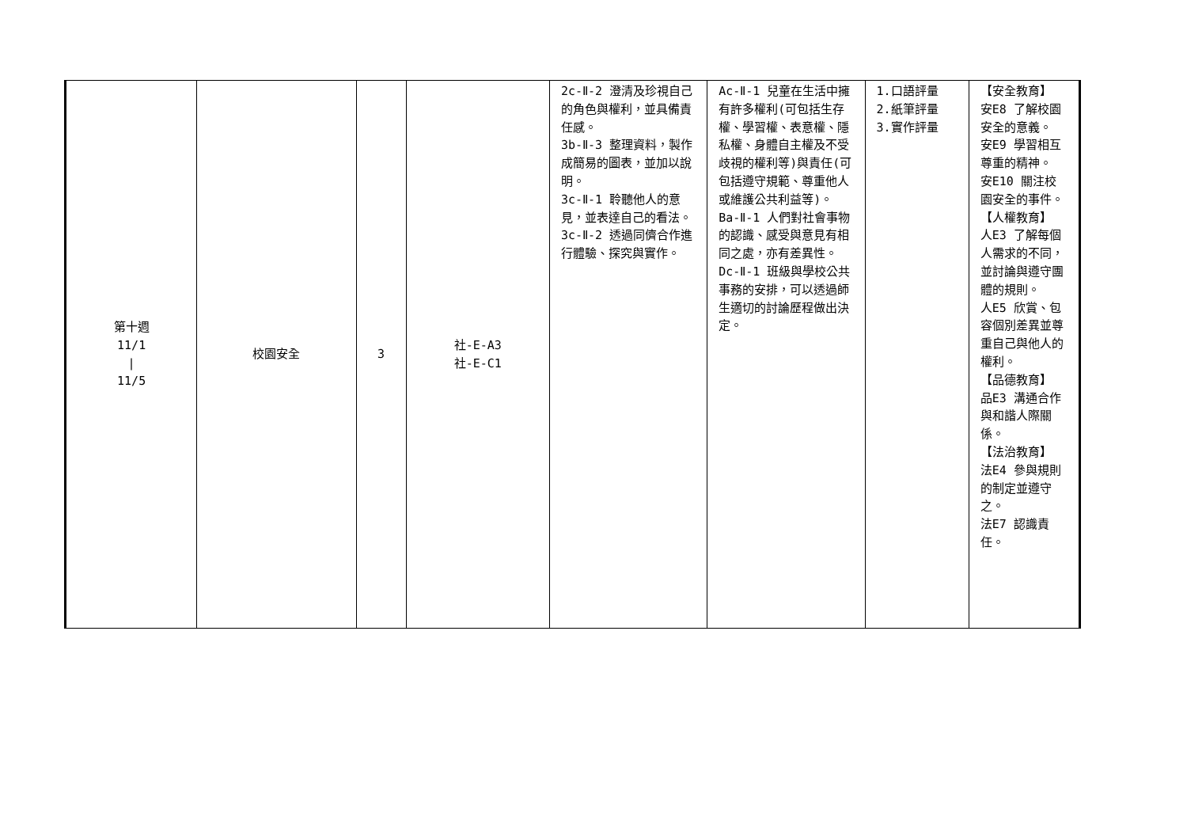| 第十週 11/1 / 11/5 | 校園安全 | 3 | 社-E-A3 社-E-C1 | 2c-Ⅱ-2 澄清及珍視自己的角色與權利，並具備責任感。 3b-Ⅱ-3 整理資料，製作成簡易的圖表，並加以說明。 3c-Ⅱ-1 聆聽他人的意見，並表達自己的看法。 3c-Ⅱ-2 透過同儕合作進行體驗、探究與實作。 | Ac-Ⅱ-1 兒童在生活中擁有許多權利(可包括生存權、學習權、表意權、隱私權、身體自主權及不受歧視的權利等)與責任(可包括遵守規範、尊重他人或維護公共利益等)。 Ba-Ⅱ-1 人們對社會事物的認識、感受與意見有相同之處，亦有差異性。 Dc-Ⅱ-1 班級與學校公共事務的安排，可以透過師生適切的討論歷程做出決定。 | 1.口語評量 2.紙筆評量 3.實作評量 | 【安全教育】 安E8 了解校園安全的意義。 安E9 學習相互尊重的精神。 安E10 關注校園安全的事件。 【人權教育】 人E3 了解每個人需求的不同，並討論與遵守團體的規則。 人E5 欣賞、包容個別差異並尊重自己與他人的權利。 【品德教育】 品E3 溝通合作與和諧人際關係。 【法治教育】 法E4 參與規則的制定並遵守之。 法E7 認識責任。 |